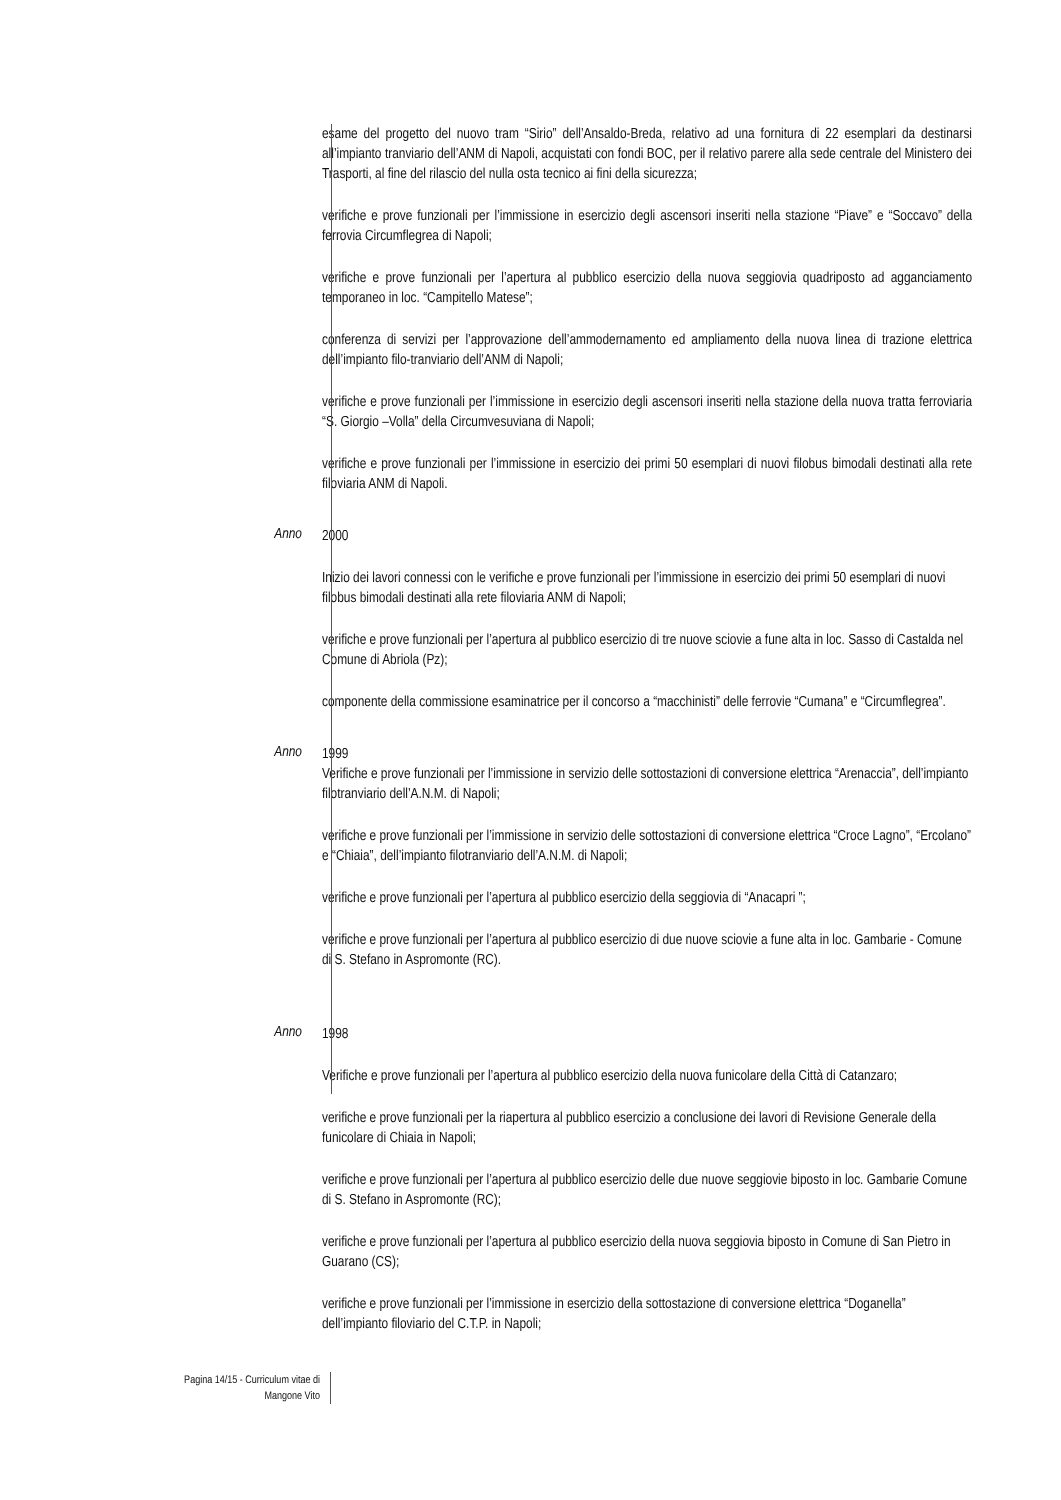esame del progetto del nuovo tram “Sirio” dell’Ansaldo-Breda, relativo ad una fornitura di 22 esemplari da destinarsi all’impianto tranviario dell’ANM di Napoli, acquistati con fondi BOC, per il relativo parere alla sede centrale del Ministero dei Trasporti, al fine del rilascio del nulla osta tecnico ai fini della sicurezza;
verifiche e prove funzionali per l’immissione in esercizio degli ascensori inseriti nella stazione “Piave” e “Soccavo” della ferrovia Circumflegrea di Napoli;
verifiche e prove funzionali per l’apertura al pubblico esercizio della nuova seggiovia quadriposto ad agganciamento temporaneo in loc. “Campitello Matese”;
conferenza di servizi per l’approvazione dell’ammodernamento ed ampliamento della nuova linea di trazione elettrica dell’impianto filo-tranviario dell’ANM di Napoli;
verifiche e prove funzionali per l’immissione in esercizio degli ascensori inseriti nella stazione della nuova tratta ferroviaria “S. Giorgio –Volla” della Circumvesuviana di Napoli;
verifiche e prove funzionali per l’immissione in esercizio dei primi 50 esemplari di nuovi filobus bimodali destinati alla rete filoviaria ANM di Napoli.
Anno
2000
Inizio dei lavori connessi con le verifiche e prove funzionali per l’immissione in esercizio dei primi 50 esemplari di nuovi filobus bimodali destinati alla rete filoviaria ANM di Napoli;
verifiche e prove funzionali per l’apertura al pubblico esercizio di tre nuove sciovie a fune alta in loc. Sasso di Castalda nel Comune di Abriola (Pz);
componente della commissione esaminatrice per il concorso a “macchinisti” delle ferrovie “Cumana” e “Circumflegrea”.
Anno
1999
Verifiche e prove funzionali per l’immissione in servizio delle sottostazioni di conversione elettrica “Arenaccia”, dell’impianto filotranviario dell’A.N.M. di Napoli;
verifiche e prove funzionali per l’immissione in servizio delle sottostazioni di conversione elettrica “Croce Lagno”, “Ercolano” e “Chiaia”, dell’impianto filotranviario dell’A.N.M. di Napoli;
verifiche e prove funzionali per l’apertura al pubblico esercizio della seggiovia di “Anacapri ”;
verifiche e prove funzionali per l’apertura al pubblico esercizio di due nuove sciovie a fune alta in loc. Gambarie - Comune di S. Stefano in Aspromonte (RC).
Anno
1998
Verifiche e prove funzionali per l’apertura al pubblico esercizio della nuova funicolare della Città di Catanzaro;
verifiche e prove funzionali per la riapertura al pubblico esercizio a conclusione dei lavori di Revisione Generale della funicolare di Chiaia in Napoli;
verifiche e prove funzionali per l’apertura al pubblico esercizio delle due nuove seggiovie biposto in loc. Gambarie Comune di S. Stefano in Aspromonte (RC);
verifiche e prove funzionali per l’apertura al pubblico esercizio della nuova seggiovia biposto in Comune di San Pietro in Guarano (CS);
verifiche e prove funzionali per l’immissione in esercizio della sottostazione di conversione elettrica “Doganella” dell’impianto filoviario del C.T.P. in Napoli;
Pagina 14/15 - Curriculum vitae di
Mangone Vito